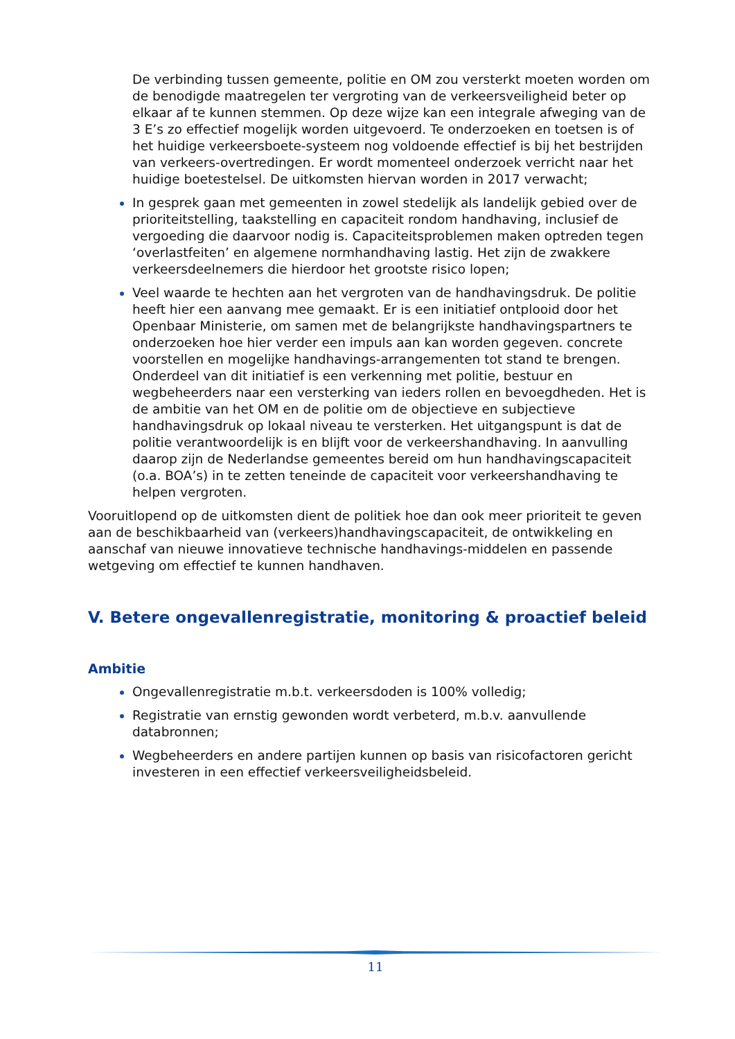De verbinding tussen gemeente, politie en OM zou versterkt moeten worden om de benodigde maatregelen ter vergroting van de verkeersveiligheid beter op elkaar af te kunnen stemmen. Op deze wijze kan een integrale afweging van de 3 E’s zo effectief mogelijk worden uitgevoerd. Te onderzoeken en toetsen is of het huidige verkeersboete-systeem nog voldoende effectief is bij het bestrijden van verkeers-overtredingen. Er wordt momenteel onderzoek verricht naar het huidige boetestelsel. De uitkomsten hiervan worden in 2017 verwacht;
In gesprek gaan met gemeenten in zowel stedelijk als landelijk gebied over de prioriteitstelling, taakstelling en capaciteit rondom handhaving, inclusief de vergoeding die daarvoor nodig is. Capaciteitsproblemen maken optreden tegen ‘overlastfeiten’ en algemene normhandhaving lastig. Het zijn de zwakkere verkeersdeelnemers die hierdoor het grootste risico lopen;
Veel waarde te hechten aan het vergroten van de handhavingsdruk. De politie heeft hier een aanvang mee gemaakt. Er is een initiatief ontplooid door het Openbaar Ministerie, om samen met de belangrijkste handhavingspartners te onderzoeken hoe hier verder een impuls aan kan worden gegeven. concrete voorstellen en mogelijke handhavings-arrangementen tot stand te brengen. Onderdeel van dit initiatief is een verkenning met politie, bestuur en wegbeheerders naar een versterking van ieders rollen en bevoegdheden. Het is de ambitie van het OM en de politie om de objectieve en subjectieve handhavingsdruk op lokaal niveau te versterken. Het uitgangspunt is dat de politie verantwoordelijk is en blijft voor de verkeershandhaving. In aanvulling daarop zijn de Nederlandse gemeentes bereid om hun handhavingscapaciteit (o.a. BOA’s) in te zetten teneinde de capaciteit voor verkeershandhaving te helpen vergroten.
Vooruitlopend op de uitkomsten dient de politiek hoe dan ook meer prioriteit te geven aan de beschikbaarheid van (verkeers)handhavingscapaciteit, de ontwikkeling en aanschaf van nieuwe innovatieve technische handhavings-middelen en passende wetgeving om effectief te kunnen handhaven.
V. Betere ongevallenregistratie, monitoring & proactief beleid
Ambitie
Ongevallenregistratie m.b.t. verkeersdoden is 100% volledig;
Registratie van ernstig gewonden wordt verbeterd, m.b.v. aanvullende databronnen;
Wegbeheerders en andere partijen kunnen op basis van risicofactoren gericht investeren in een effectief verkeersveiligheidsbeleid.
11